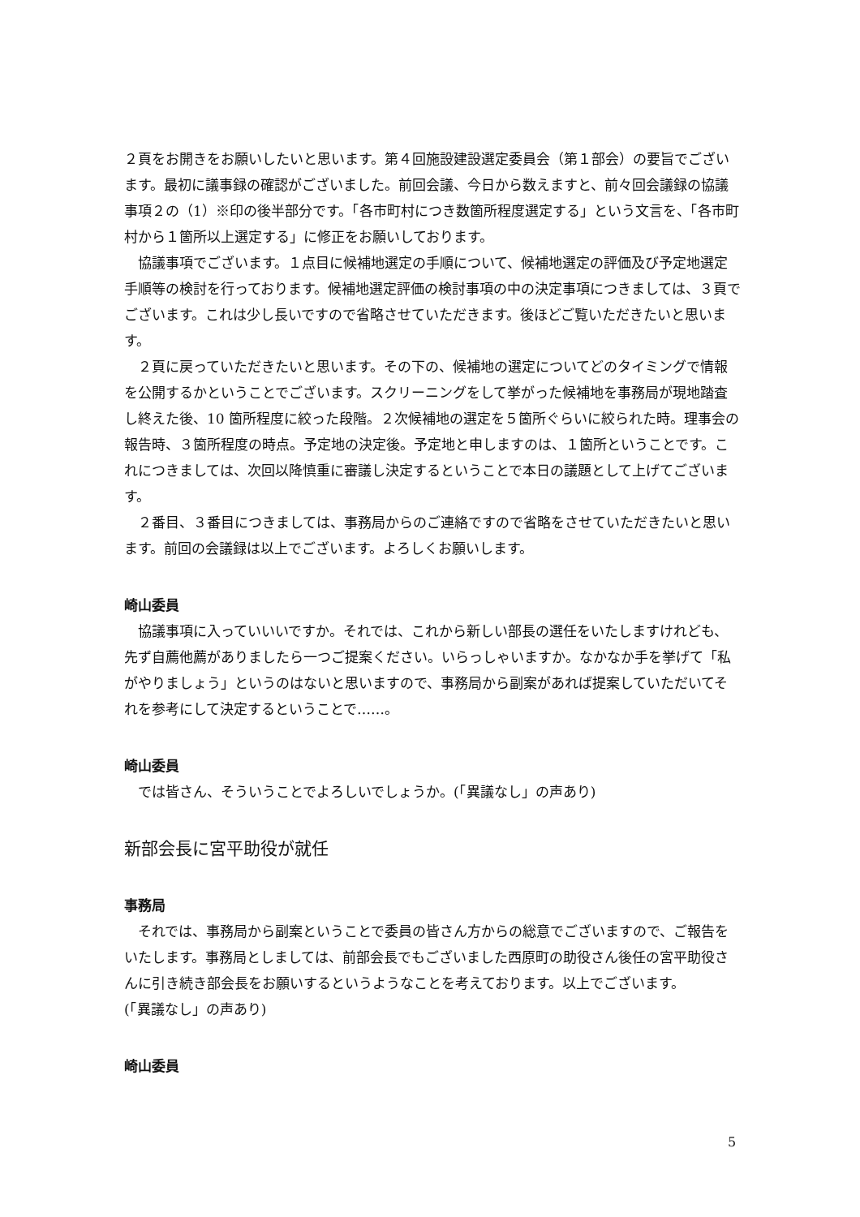２頁をお開きをお願いしたいと思います。第４回施設建設選定委員会（第１部会）の要旨でございます。最初に議事録の確認がございました。前回会議、今日から数えますと、前々回会議録の協議事項２の（1）※印の後半部分です。「各市町村につき数箇所程度選定する」という文言を、「各市町村から１箇所以上選定する」に修正をお願いしております。
協議事項でございます。１点目に候補地選定の手順について、候補地選定の評価及び予定地選定手順等の検討を行っております。候補地選定評価の検討事項の中の決定事項につきましては、３頁でございます。これは少し長いですので省略させていただきます。後ほどご覧いただきたいと思います。
２頁に戻っていただきたいと思います。その下の、候補地の選定についてどのタイミングで情報を公開するかということでございます。スクリーニングをして挙がった候補地を事務局が現地踏査し終えた後、10 箇所程度に絞った段階。２次候補地の選定を５箇所ぐらいに絞られた時。理事会の報告時、３箇所程度の時点。予定地の決定後。予定地と申しますのは、１箇所ということです。これにつきましては、次回以降慎重に審議し決定するということで本日の議題として上げてございます。
２番目、３番目につきましては、事務局からのご連絡ですので省略をさせていただきたいと思います。前回の会議録は以上でございます。よろしくお願いします。
崎山委員
協議事項に入っていいいですか。それでは、これから新しい部長の選任をいたしますけれども、先ず自薦他薦がありましたら一つご提案ください。いらっしゃいますか。なかなか手を挙げて「私がやりましょう」というのはないと思いますので、事務局から副案があれば提案していただいてそれを参考にして決定するということで……。
崎山委員
では皆さん、そういうことでよろしいでしょうか。(「異議なし」の声あり)
新部会長に宮平助役が就任
事務局
それでは、事務局から副案ということで委員の皆さん方からの総意でございますので、ご報告をいたします。事務局としましては、前部会長でもございました西原町の助役さん後任の宮平助役さんに引き続き部会長をお願いするというようなことを考えております。以上でございます。
(「異議なし」の声あり)
崎山委員
5